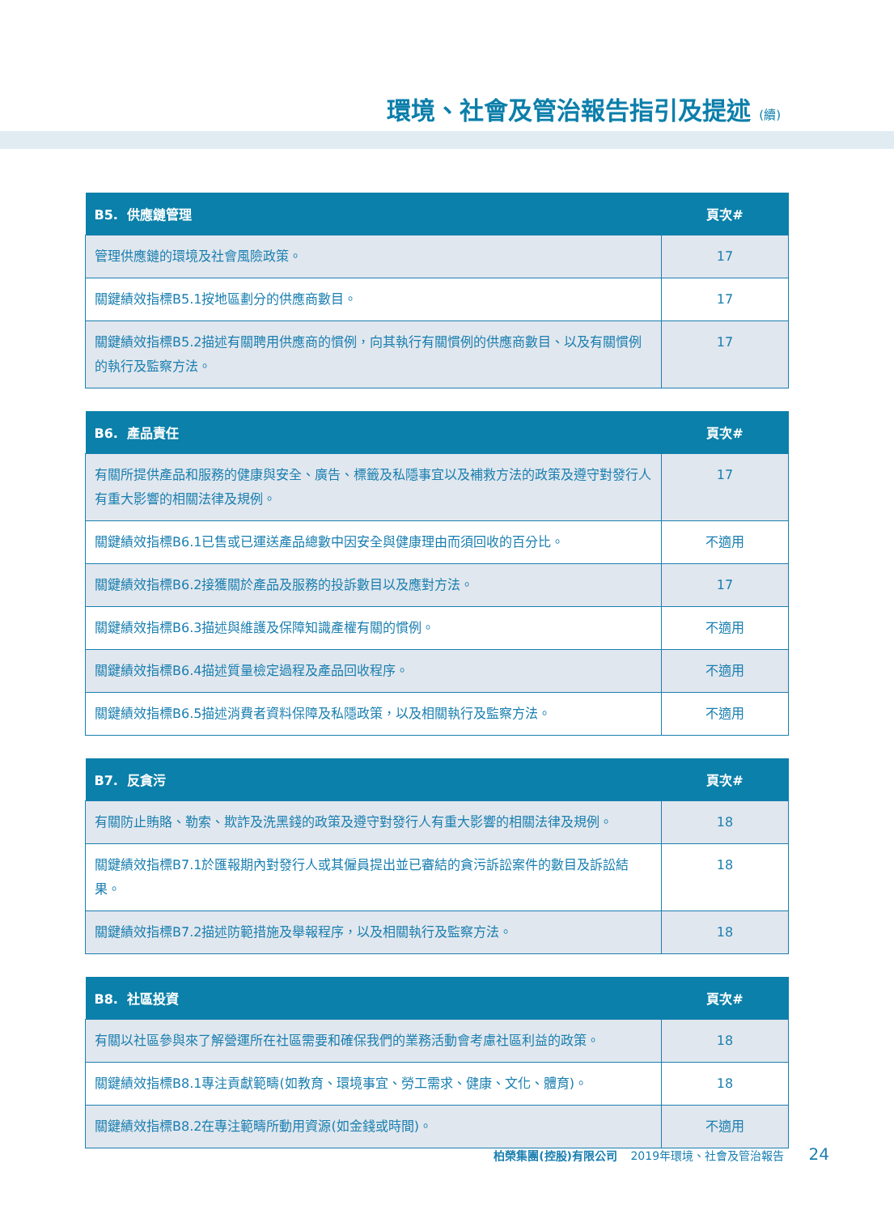環境、社會及管治報告指引及提述 (續)
| B5. 供應鏈管理 | 頁次# |
| --- | --- |
| 管理供應鏈的環境及社會風險政策。 | 17 |
| 關鍵績效指標B5.1按地區劃分的供應商數目。 | 17 |
| 關鍵績效指標B5.2描述有關聘用供應商的慣例，向其執行有關慣例的供應商數目、以及有關慣例的執行及監察方法。 | 17 |
| B6. 產品責任 | 頁次# |
| --- | --- |
| 有關所提供產品和服務的健康與安全、廣告、標籤及私隱事宜以及補救方法的政策及遵守對發行人有重大影響的相關法律及規例。 | 17 |
| 關鍵績效指標B6.1已售或已運送產品總數中因安全與健康理由而須回收的百分比。 | 不適用 |
| 關鍵績效指標B6.2接獲關於產品及服務的投訴數目以及應對方法。 | 17 |
| 關鍵績效指標B6.3描述與維護及保障知識產權有關的慣例。 | 不適用 |
| 關鍵績效指標B6.4描述質量檢定過程及產品回收程序。 | 不適用 |
| 關鍵績效指標B6.5描述消費者資料保障及私隱政策，以及相關執行及監察方法。 | 不適用 |
| B7. 反貪污 | 頁次# |
| --- | --- |
| 有關防止賄賂、勒索、欺詐及洗黑錢的政策及遵守對發行人有重大影響的相關法律及規例。 | 18 |
| 關鍵績效指標B7.1於匯報期內對發行人或其僱員提出並已審結的貪污訴訟案件的數目及訴訟結果。 | 18 |
| 關鍵績效指標B7.2描述防範措施及舉報程序，以及相關執行及監察方法。 | 18 |
| B8. 社區投資 | 頁次# |
| --- | --- |
| 有關以社區參與來了解營運所在社區需要和確保我們的業務活動會考慮社區利益的政策。 | 18 |
| 關鍵績效指標B8.1專注貢獻範疇(如教育、環境事宜、勞工需求、健康、文化、體育)。 | 18 |
| 關鍵績效指標B8.2在專注範疇所動用資源(如金錢或時間)。 | 不適用 |
柏榮集團(控股)有限公司 2019年環境、社會及管治報告 24